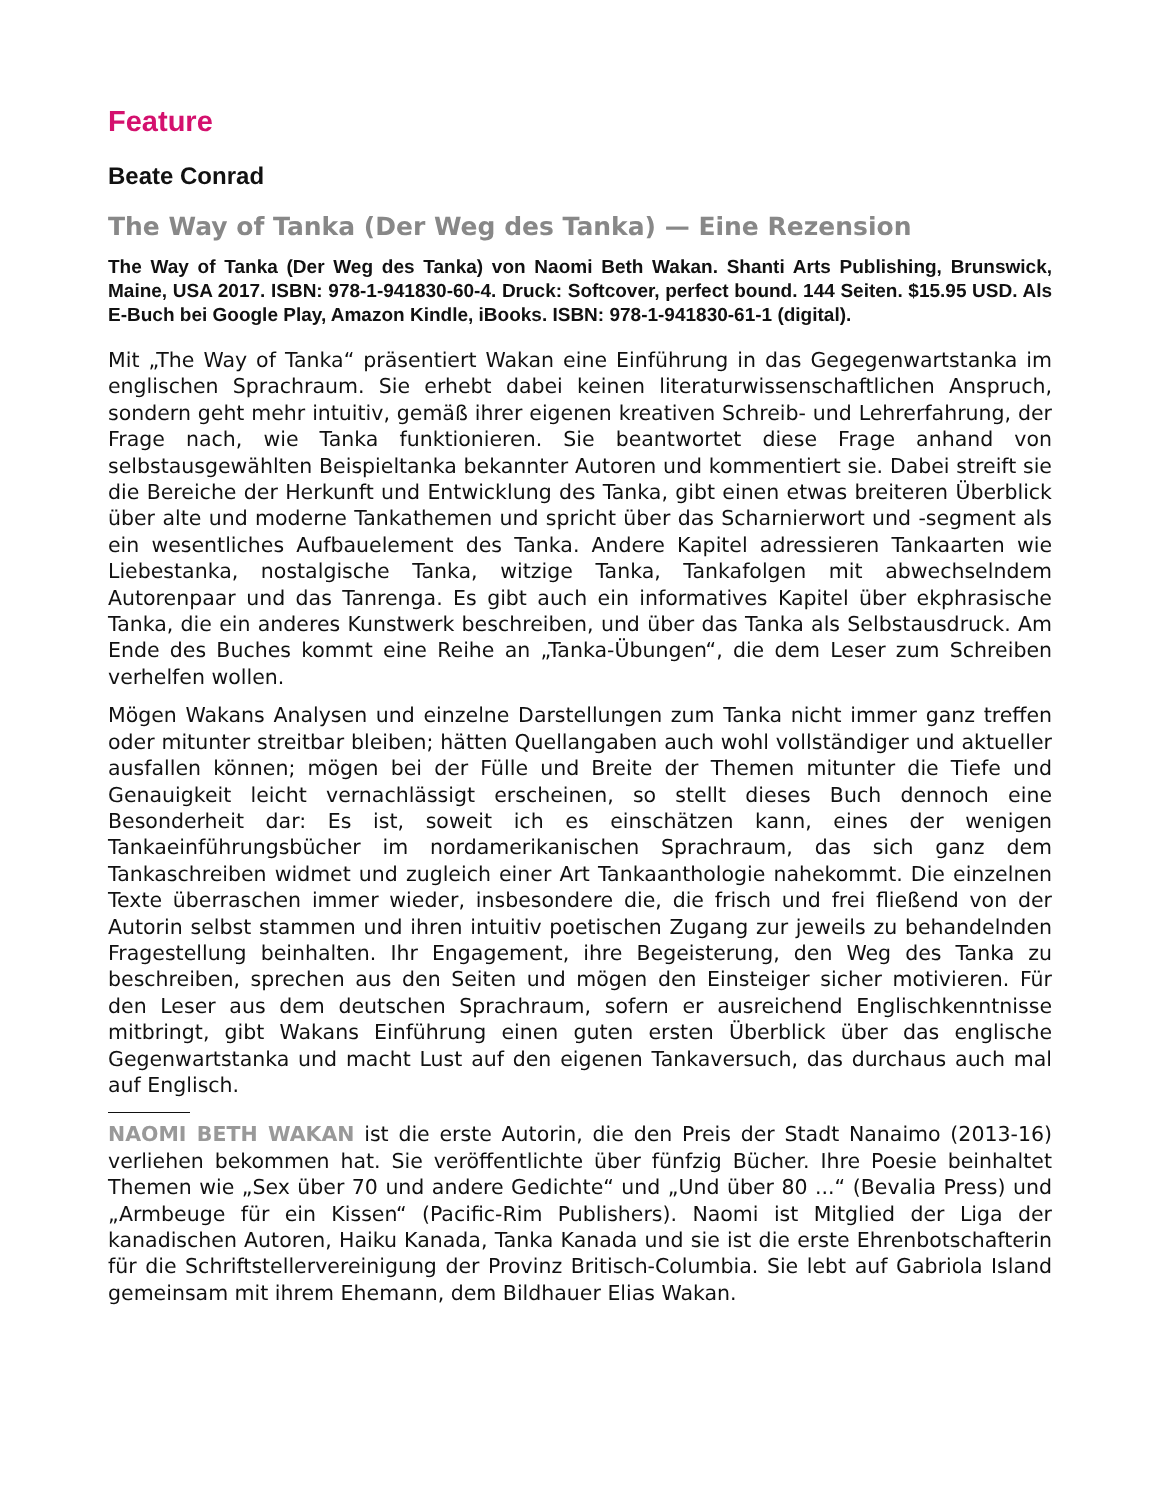Feature
Beate Conrad
The Way of Tanka (Der Weg des Tanka) — Eine Rezension
The Way of Tanka (Der Weg des Tanka) von Naomi Beth Wakan. Shanti Arts Publishing, Brunswick, Maine, USA 2017. ISBN: 978-1-941830-60-4. Druck: Softcover, perfect bound. 144 Seiten. $15.95 USD. Als E-Buch bei Google Play, Amazon Kindle, iBooks. ISBN: 978-1-941830-61-1 (digital).
Mit „The Way of Tanka“ präsentiert Wakan eine Einführung in das Gegegenwartstanka im englischen Sprachraum. Sie erhebt dabei keinen literaturwissenschaftlichen Anspruch, sondern geht mehr intuitiv, gemäß ihrer eigenen kreativen Schreib- und Lehrerfahrung, der Frage nach, wie Tanka funktionieren. Sie beantwortet diese Frage anhand von selbstausgewählten Beispieltanka bekannter Autoren und kommentiert sie. Dabei streift sie die Bereiche der Herkunft und Entwicklung des Tanka, gibt einen etwas breiteren Überblick über alte und moderne Tankathemen und spricht über das Scharnierwort und -segment als ein wesentliches Aufbauelement des Tanka. Andere Kapitel adressieren Tankaarten wie Liebestanka, nostalgische Tanka, witzige Tanka, Tankafolgen mit abwechselndem Autorenpaar und das Tanrenga. Es gibt auch ein informatives Kapitel über ekphrasische Tanka, die ein anderes Kunstwerk beschreiben, und über das Tanka als Selbstausdruck. Am Ende des Buches kommt eine Reihe an „Tanka-Übungen“, die dem Leser zum Schreiben verhelfen wollen.
Mögen Wakans Analysen und einzelne Darstellungen zum Tanka nicht immer ganz treffen oder mitunter streitbar bleiben; hätten Quellangaben auch wohl vollständiger und aktueller ausfallen können; mögen bei der Fülle und Breite der Themen mitunter die Tiefe und Genauigkeit leicht vernachlässigt erscheinen, so stellt dieses Buch dennoch eine Besonderheit dar: Es ist, soweit ich es einschätzen kann, eines der wenigen Tankaeinführungsbücher im nordamerikanischen Sprachraum, das sich ganz dem Tankaschreiben widmet und zugleich einer Art Tankaanthologie nahekommt. Die einzelnen Texte überraschen immer wieder, insbesondere die, die frisch und frei fließend von der Autorin selbst stammen und ihren intuitiv poetischen Zugang zur jeweils zu behandelnden Fragestellung beinhalten. Ihr Engagement, ihre Begeisterung, den Weg des Tanka zu beschreiben, sprechen aus den Seiten und mögen den Einsteiger sicher motivieren. Für den Leser aus dem deutschen Sprachraum, sofern er ausreichend Englischkenntnisse mitbringt, gibt Wakans Einführung einen guten ersten Überblick über das englische Gegenwartstanka und macht Lust auf den eigenen Tankaversuch, das durchaus auch mal auf Englisch.
NAOMI BETH WAKAN ist die erste Autorin, die den Preis der Stadt Nanaimo (2013-16) verliehen bekommen hat. Sie veröffentlichte über fünfzig Bücher. Ihre Poesie beinhaltet Themen wie „Sex über 70 und andere Gedichte“ und „Und über 80 ...“ (Bevalia Press) und „Armbeuge für ein Kissen“ (Pacific-Rim Publishers). Naomi ist Mitglied der Liga der kanadischen Autoren, Haiku Kanada, Tanka Kanada und sie ist die erste Ehrenbotschafterin für die Schriftstellervereinigung der Provinz Britisch-Columbia. Sie lebt auf Gabriola Island gemeinsam mit ihrem Ehemann, dem Bildhauer Elias Wakan.